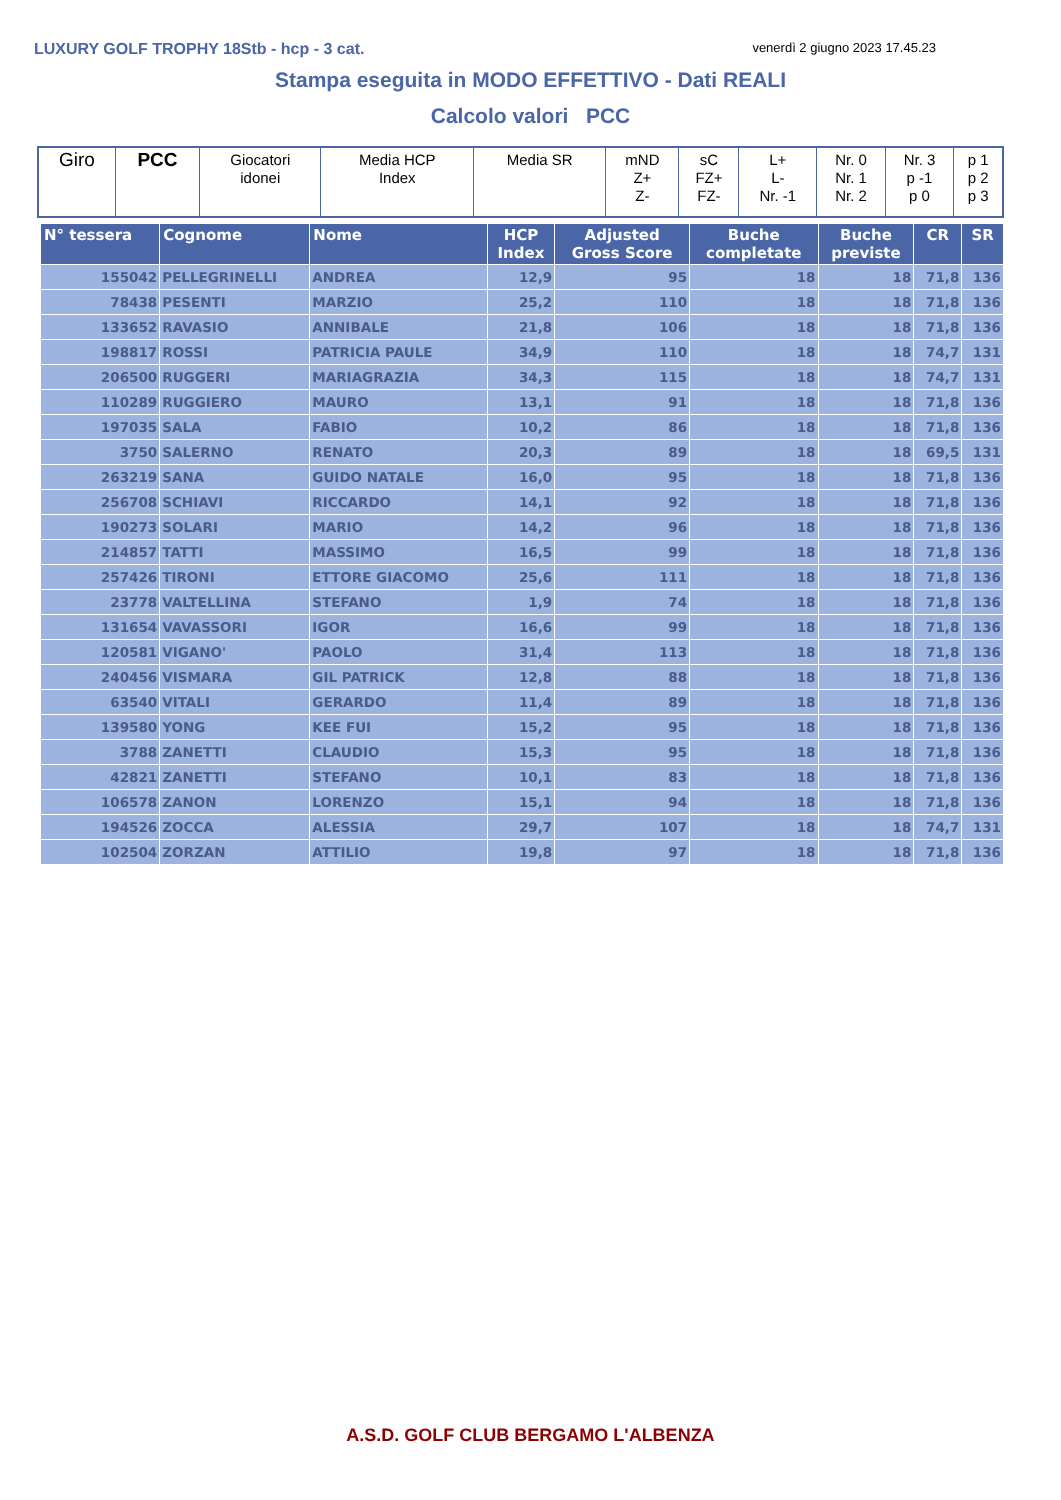LUXURY GOLF TROPHY 18Stb - hcp - 3 cat. venerdì 2 giugno 2023 17.45.23
Stampa eseguita in MODO EFFETTIVO - Dati REALI
Calcolo valori PCC
| Giro | PCC | Giocatori idonei | Media HCP Index | Media SR | mND Z+ Z- | sC FZ+ FZ- | L+ L- Nr. -1 | Nr. 0 Nr. 1 Nr. 2 | Nr. 3 p -1 p 0 | p 1 p 2 p 3 |
| N° tessera | Cognome | Nome | HCP Index | Adjusted Gross Score | Buche completate | Buche previste | CR | SR |
| --- | --- | --- | --- | --- | --- | --- | --- | --- |
| 155042 | PELLEGRINELLI | ANDREA | 12,9 | 95 | 18 | 18 | 71,8 | 136 |
| 78438 | PESENTI | MARZIO | 25,2 | 110 | 18 | 18 | 71,8 | 136 |
| 133652 | RAVASIO | ANNIBALE | 21,8 | 106 | 18 | 18 | 71,8 | 136 |
| 198817 | ROSSI | PATRICIA PAULE | 34,9 | 110 | 18 | 18 | 74,7 | 131 |
| 206500 | RUGGERI | MARIAGRAZIA | 34,3 | 115 | 18 | 18 | 74,7 | 131 |
| 110289 | RUGGIERO | MAURO | 13,1 | 91 | 18 | 18 | 71,8 | 136 |
| 197035 | SALA | FABIO | 10,2 | 86 | 18 | 18 | 71,8 | 136 |
| 3750 | SALERNO | RENATO | 20,3 | 89 | 18 | 18 | 69,5 | 131 |
| 263219 | SANA | GUIDO NATALE | 16,0 | 95 | 18 | 18 | 71,8 | 136 |
| 256708 | SCHIAVI | RICCARDO | 14,1 | 92 | 18 | 18 | 71,8 | 136 |
| 190273 | SOLARI | MARIO | 14,2 | 96 | 18 | 18 | 71,8 | 136 |
| 214857 | TATTI | MASSIMO | 16,5 | 99 | 18 | 18 | 71,8 | 136 |
| 257426 | TIRONI | ETTORE GIACOMO | 25,6 | 111 | 18 | 18 | 71,8 | 136 |
| 23778 | VALTELLINA | STEFANO | 1,9 | 74 | 18 | 18 | 71,8 | 136 |
| 131654 | VAVASSORI | IGOR | 16,6 | 99 | 18 | 18 | 71,8 | 136 |
| 120581 | VIGANO' | PAOLO | 31,4 | 113 | 18 | 18 | 71,8 | 136 |
| 240456 | VISMARA | GIL PATRICK | 12,8 | 88 | 18 | 18 | 71,8 | 136 |
| 63540 | VITALI | GERARDO | 11,4 | 89 | 18 | 18 | 71,8 | 136 |
| 139580 | YONG | KEE FUI | 15,2 | 95 | 18 | 18 | 71,8 | 136 |
| 3788 | ZANETTI | CLAUDIO | 15,3 | 95 | 18 | 18 | 71,8 | 136 |
| 42821 | ZANETTI | STEFANO | 10,1 | 83 | 18 | 18 | 71,8 | 136 |
| 106578 | ZANON | LORENZO | 15,1 | 94 | 18 | 18 | 71,8 | 136 |
| 194526 | ZOCCA | ALESSIA | 29,7 | 107 | 18 | 18 | 74,7 | 131 |
| 102504 | ZORZAN | ATTILIO | 19,8 | 97 | 18 | 18 | 71,8 | 136 |
A.S.D. GOLF CLUB BERGAMO L'ALBENZA